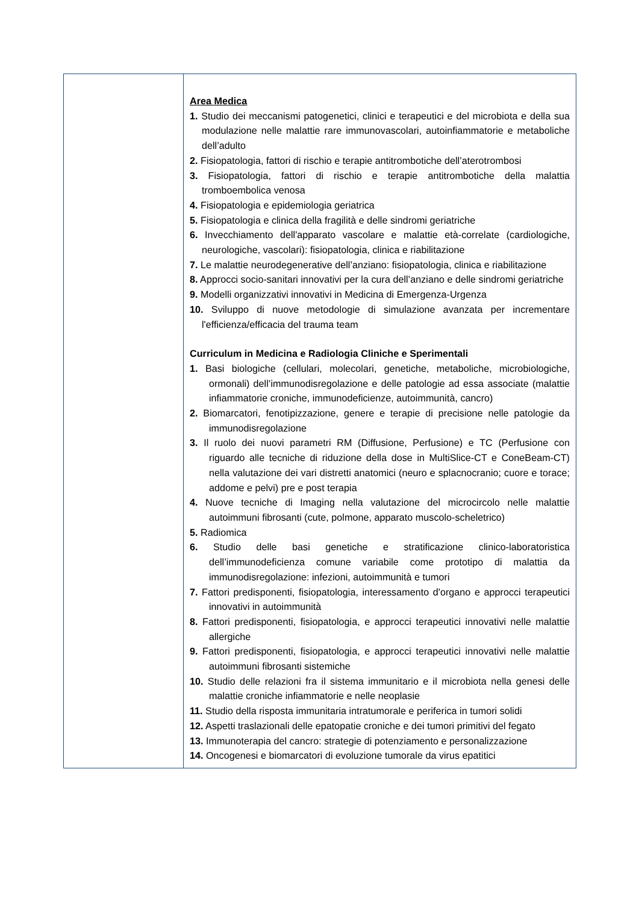| | Area Medica 1. Studio dei meccanismi patogenetici, clinici e terapeutici e del microbiota e della sua modulazione nelle malattie rare immunovascolari, autoinfiammatorie e metaboliche dell’adulto 2. Fisiopatologia, fattori di rischio e terapie antitrombotiche dell’aterotrombosi 3. Fisiopatologia, fattori di rischio e terapie antitrombotiche della malattia tromboembolica venosa 4. Fisiopatologia e epidemiologia geriatrica 5. Fisiopatologia e clinica della fragilità e delle sindromi geriatriche 6. Invecchiamento dell'apparato vascolare e malattie età-correlate (cardiologiche, neurologiche, vascolari): fisiopatologia, clinica e riabilitazione 7. Le malattie neurodegenerative dell’anziano: fisiopatologia, clinica e riabilitazione 8. Approcci socio-sanitari innovativi per la cura dell’anziano e delle sindromi geriatriche 9. Modelli organizzativi innovativi in Medicina di Emergenza-Urgenza 10. Sviluppo di nuove metodologie di simulazione avanzata per incrementare l'efficienza/efficacia del trauma team Curriculum in Medicina e Radiologia Cliniche e Sperimentali 1. Basi biologiche (cellulari, molecolari, genetiche, metaboliche, microbiologiche, ormonali) dell’immunodisregolazione e delle patologie ad essa associate (malattie infiammatorie croniche, immunodeficienze, autoimmunità, cancro) 2. Biomarcatori, fenotipizzazione, genere e terapie di precisione nelle patologie da immunodisregolazione 3. Il ruolo dei nuovi parametri RM (Diffusione, Perfusione) e TC (Perfusione con riguardo alle tecniche di riduzione della dose in MultiSlice-CT e ConeBeam-CT) nella valutazione dei vari distretti anatomici (neuro e splacnocranio; cuore e torace; addome e pelvi) pre e post terapia 4. Nuove tecniche di Imaging nella valutazione del microcircolo nelle malattie autoimmuni fibrosanti (cute, polmone, apparato muscolo-scheletrico) 5. Radiomica 6. Studio delle basi genetiche e stratificazione clinico-laboratoristica dell’immunodeficienza comune variabile come prototipo di malattia da immunodisregolazione: infezioni, autoimmunità e tumori 7. Fattori predisponenti, fisiopatologia, interessamento d'organo e approcci terapeutici innovativi in autoimmunità 8. Fattori predisponenti, fisiopatologia, e approcci terapeutici innovativi nelle malattie allergiche 9. Fattori predisponenti, fisiopatologia, e approcci terapeutici innovativi nelle malattie autoimmuni fibrosanti sistemiche 10. Studio delle relazioni fra il sistema immunitario e il microbiota nella genesi delle malattie croniche infiammatorie e nelle neoplasie 11. Studio della risposta immunitaria intratumorale e periferica in tumori solidi 12. Aspetti traslazionali delle epatopatie croniche e dei tumori primitivi del fegato 13. Immunoterapia del cancro: strategie di potenziamento e personalizzazione 14. Oncogenesi e biomarcatori di evoluzione tumorale da virus epatitici |